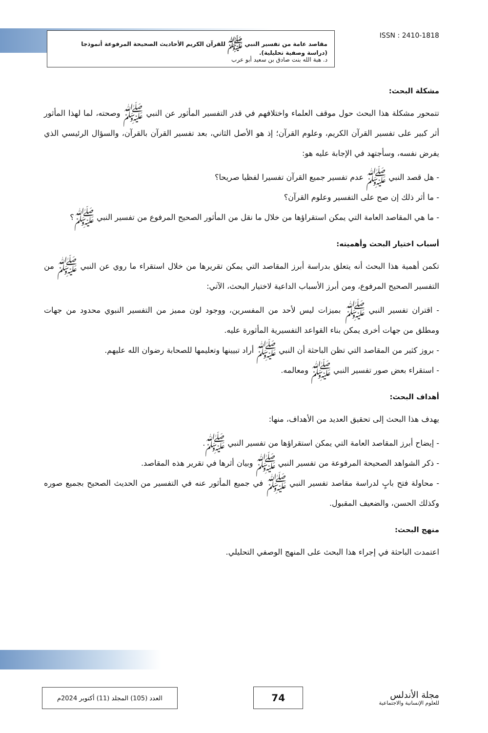مقاصد عامة من تفسير النبي ﷺ للقرآن الكريم الأحاديث الصحيحة المرفوعة أنموذجا
(دراسة وصفية تحليلية).
د. هبة الله بنت صادق بن سعيد أبو عرب
ISSN : 2410-1818
مشكلة البحث:
تتمحور مشكلة هذا البحث حول موقف العلماء واختلافهم في قدر التفسير المأثور عن النبي ﷺ وصحته، لما لهذا المأثور أثر كبير على تفسير القرآن الكريم، وعلوم القرآن؛ إذ هو الأصل الثاني، بعد تفسير القرآن بالقرآن، والسؤال الرئيسي الذي يفرض نفسه، وسأجتهد في الإجابة عليه هو:
- هل قصد النبي ﷺ عدم تفسير جميع القرآن تفسيرا لفظيا صريحا؟
- ما أثر ذلك إن صح على التفسير وعلوم القرآن؟
- ما هي المقاصد العامة التي يمكن استقراؤها من خلال ما نقل من المأثور الصحيح المرفوع من تفسير النبي ﷺ؟
أسباب اختيار البحث وأهميته:
تكمن أهمية هذا البحث أنه يتعلق بدراسة أبرز المقاصد التي يمكن تقريرها من خلال استقراء ما روي عن النبي ﷺ من التفسير الصحيح المرفوع، ومن أبرز الأسباب الداعية لاختيار البحث، الآتي:
- اقتران تفسير النبي ﷺ بميزات ليس لأحد من المفسرين، ووجود لون مميز من التفسير النبوي محدود من جهات ومطلق من جهات أخرى يمكن بناء القواعد التفسيرية المأثورة عليه.
- بروز كثير من المقاصد التي تظن الباحثة أن النبي ﷺ أراد تبيينها وتعليمها للصحابة رضوان الله عليهم.
- استقراء بعض صور تفسير النبي ﷺ ومعالمه.
أهداف البحث:
يهدف هذا البحث إلى تحقيق العديد من الأهداف، منها:
- إيضاح أبرز المقاصد العامة التي يمكن استقراؤها من تفسير النبي ﷺ.
- ذكر الشواهد الصحيحة المرفوعة من تفسير النبي ﷺ وبيان أثرها في تقرير هذه المقاصد.
- محاولة فتح بابٍ لدراسة مقاصد تفسير النبي ﷺ في جميع المأثور عنه في التفسير من الحديث الصحيح بجميع صوره وكذلك الحسن، والضعيف المقبول.
منهج البحث:
اعتمدت الباحثة في إجراء هذا البحث على المنهج الوصفي التحليلي.
العدد (105) المجلد (11) أكتوبر 2024م
74
مجلة الأندلس
للعلوم الإنسانية والاجتماعية